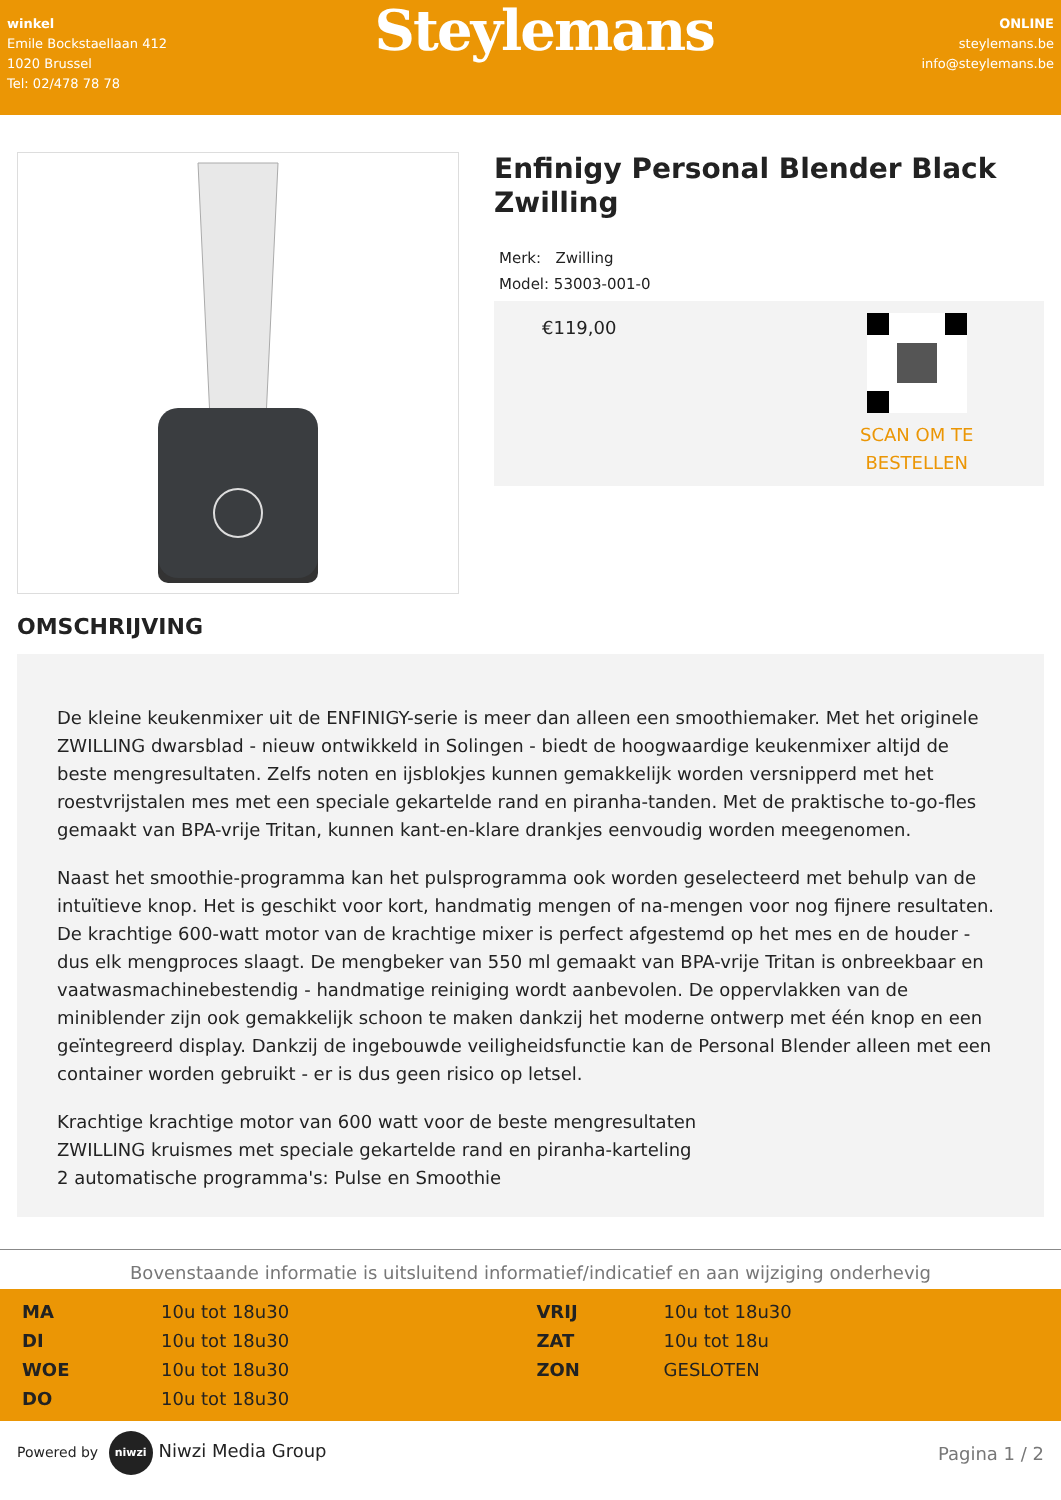winkel
Emile Bockstaellaan 412
1020 Brussel
Tel: 02/478 78 78
Steylemans
ONLINE
steylemans.be
info@steylemans.be
Enfinigy Personal Blender Black Zwilling
Merk: Zwilling
Model: 53003-001-0
€119,00
SCAN OM TE
BESTELLEN
OMSCHRIJVING
De kleine keukenmixer uit de ENFINIGY-serie is meer dan alleen een smoothiemaker. Met het originele ZWILLING dwarsblad - nieuw ontwikkeld in Solingen - biedt de hoogwaardige keukenmixer altijd de beste mengresultaten. Zelfs noten en ijsblokjes kunnen gemakkelijk worden versnipperd met het roestvrijstalen mes met een speciale gekartelde rand en piranha-tanden. Met de praktische to-go-fles gemaakt van BPA-vrije Tritan, kunnen kant-en-klare drankjes eenvoudig worden meegenomen.
Naast het smoothie-programma kan het pulsprogramma ook worden geselecteerd met behulp van de intuïtieve knop. Het is geschikt voor kort, handmatig mengen of na-mengen voor nog fijnere resultaten. De krachtige 600-watt motor van de krachtige mixer is perfect afgestemd op het mes en de houder - dus elk mengproces slaagt. De mengbeker van 550 ml gemaakt van BPA-vrije Tritan is onbreekbaar en vaatwasmachinebestendig - handmatige reiniging wordt aanbevolen. De oppervlakken van de miniblender zijn ook gemakkelijk schoon te maken dankzij het moderne ontwerp met één knop en een geïntegreerd display. Dankzij de ingebouwde veiligheidsfunctie kan de Personal Blender alleen met een container worden gebruikt - er is dus geen risico op letsel.
Krachtige krachtige motor van 600 watt voor de beste mengresultaten
ZWILLING kruismes met speciale gekartelde rand en piranha-karteling
2 automatische programma's: Pulse en Smoothie
Bovenstaande informatie is uitsluitend informatief/indicatief en aan wijziging onderhevig
| MA | 10u tot 18u30 | VRIJ | 10u tot 18u30 |
| DI | 10u tot 18u30 | ZAT | 10u tot 18u |
| WOE | 10u tot 18u30 | ZON | GESLOTEN |
| DO | 10u tot 18u30 | | |
Powered by niwzi Niwzi Media Group
Pagina 1 / 2